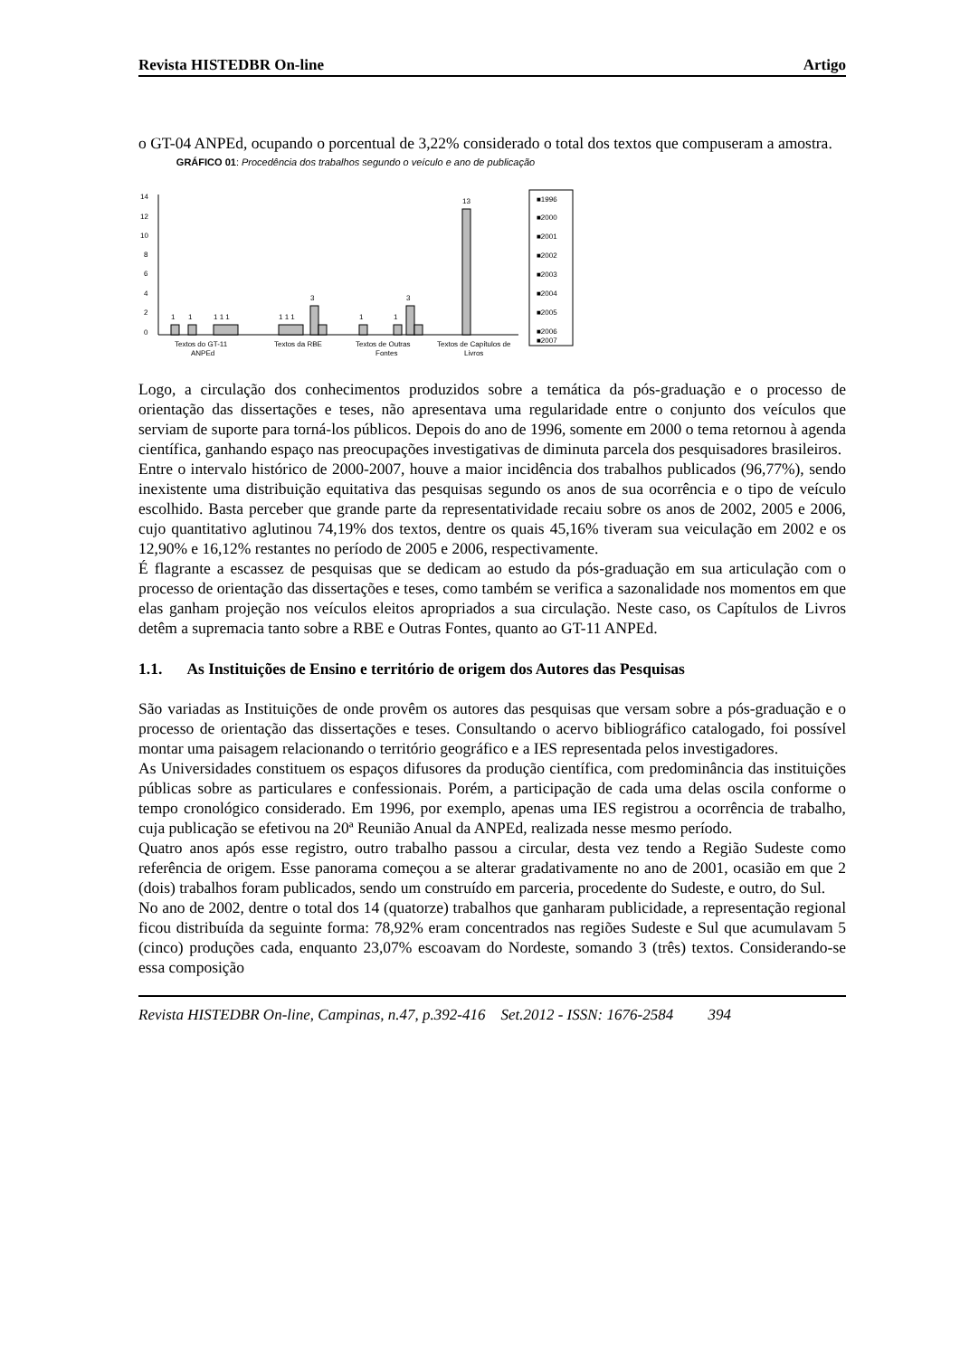Revista HISTEDBR On-line Artigo
o GT-04 ANPEd, ocupando o porcentual de 3,22% considerado o total dos textos que compuseram a amostra.
GRÁFICO 01: Procedência dos trabalhos segundo o veículo e ano de publicação
14
12
10
8
6
4
2
0
1
1
1 1 1
1 1 1
3
1
1
3
13
Textos do GT-11
ANPEd
Textos da RBE
Textos de Outras
Fontes
Textos de Capítulos de
Livros
■1996
■2000
■2001
■2002
■2003
■2004
■2005
■2006
■2007
Logo, a circulação dos conhecimentos produzidos sobre a temática da pós-graduação e o processo de orientação das dissertações e teses, não apresentava uma regularidade entre o conjunto dos veículos que serviam de suporte para torná-los públicos. Depois do ano de 1996, somente em 2000 o tema retornou à agenda científica, ganhando espaço nas preocupações investigativas de diminuta parcela dos pesquisadores brasileiros.
Entre o intervalo histórico de 2000-2007, houve a maior incidência dos trabalhos publicados (96,77%), sendo inexistente uma distribuição equitativa das pesquisas segundo os anos de sua ocorrência e o tipo de veículo escolhido. Basta perceber que grande parte da representatividade recaiu sobre os anos de 2002, 2005 e 2006, cujo quantitativo aglutinou 74,19% dos textos, dentre os quais 45,16% tiveram sua veiculação em 2002 e os 12,90% e 16,12% restantes no período de 2005 e 2006, respectivamente.
É flagrante a escassez de pesquisas que se dedicam ao estudo da pós-graduação em sua articulação com o processo de orientação das dissertações e teses, como também se verifica a sazonalidade nos momentos em que elas ganham projeção nos veículos eleitos apropriados a sua circulação. Neste caso, os Capítulos de Livros detêm a supremacia tanto sobre a RBE e Outras Fontes, quanto ao GT-11 ANPEd.
1.1. As Instituições de Ensino e território de origem dos Autores das Pesquisas
São variadas as Instituições de onde provêm os autores das pesquisas que versam sobre a pós-graduação e o processo de orientação das dissertações e teses. Consultando o acervo bibliográfico catalogado, foi possível montar uma paisagem relacionando o território geográfico e a IES representada pelos investigadores.
As Universidades constituem os espaços difusores da produção científica, com predominância das instituições públicas sobre as particulares e confessionais. Porém, a participação de cada uma delas oscila conforme o tempo cronológico considerado. Em 1996, por exemplo, apenas uma IES registrou a ocorrência de trabalho, cuja publicação se efetivou na 20ª Reunião Anual da ANPEd, realizada nesse mesmo período.
Quatro anos após esse registro, outro trabalho passou a circular, desta vez tendo a Região Sudeste como referência de origem. Esse panorama começou a se alterar gradativamente no ano de 2001, ocasião em que 2 (dois) trabalhos foram publicados, sendo um construído em parceria, procedente do Sudeste, e outro, do Sul.
No ano de 2002, dentre o total dos 14 (quatorze) trabalhos que ganharam publicidade, a representação regional ficou distribuída da seguinte forma: 78,92% eram concentrados nas regiões Sudeste e Sul que acumulavam 5 (cinco) produções cada, enquanto 23,07% escoavam do Nordeste, somando 3 (três) textos. Considerando-se essa composição
Revista HISTEDBR On-line, Campinas, n.47, p.392-416 Set.2012 - ISSN: 1676-2584 394